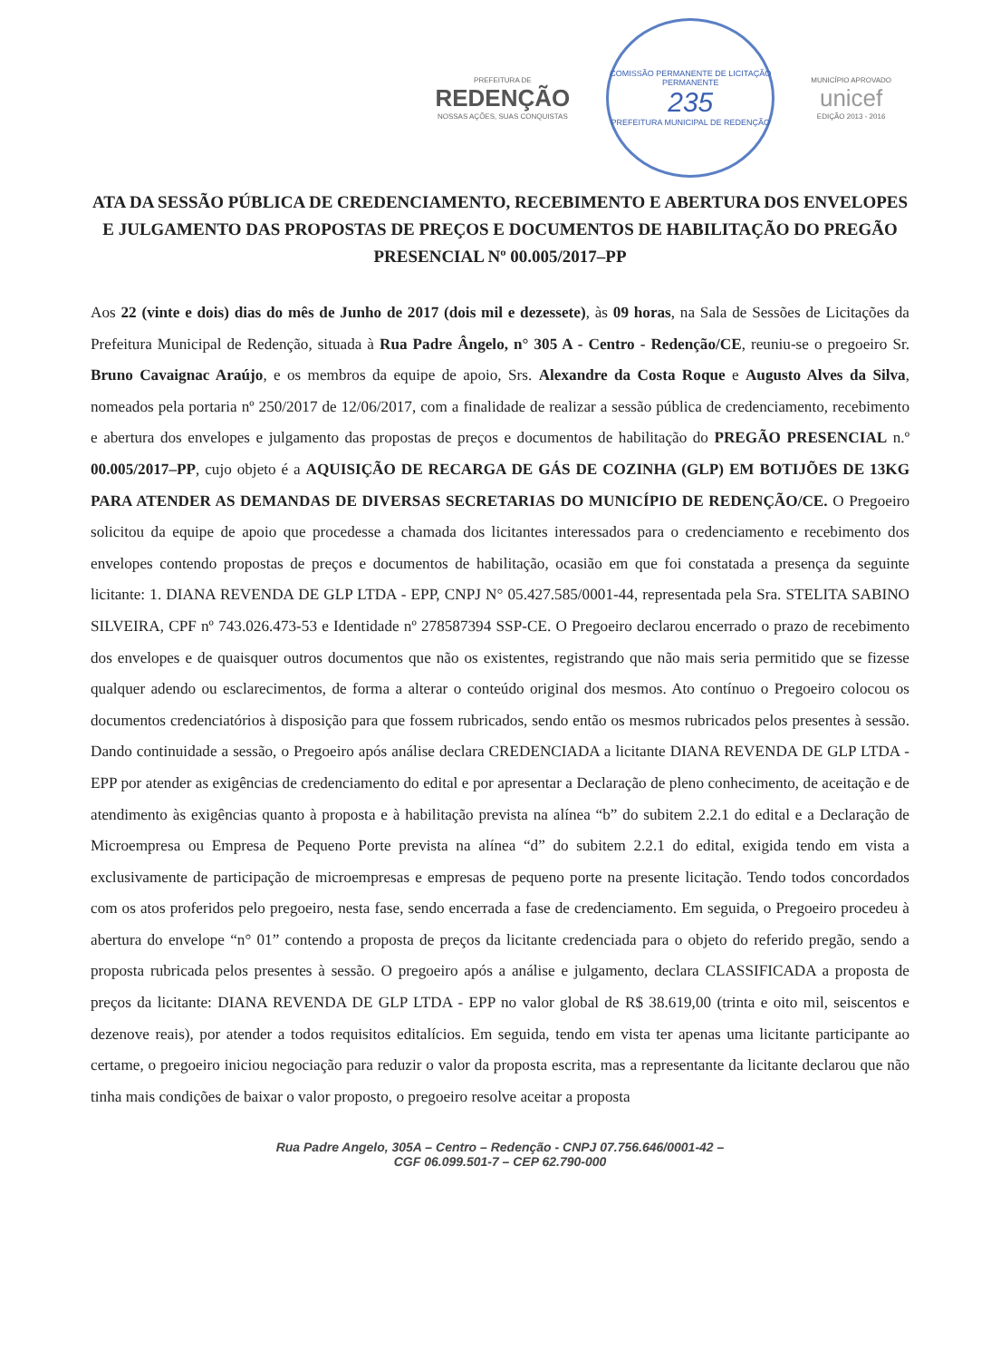PREFEITURA DE
REDENÇÃO
NOSSAS AÇÕES, SUAS CONQUISTAS
COMISSÃO PERMANENTE DE LICITAÇÃO PERMANENTE
235
PREFEITURA MUNICIPAL DE REDENÇÃO
MUNICÍPIO APROVADO
unicef
EDIÇÃO 2013 - 2016
ATA DA SESSÃO PÚBLICA DE CREDENCIAMENTO, RECEBIMENTO E ABERTURA DOS ENVELOPES E JULGAMENTO DAS PROPOSTAS DE PREÇOS E DOCUMENTOS DE HABILITAÇÃO DO PREGÃO PRESENCIAL Nº 00.005/2017–PP
Aos 22 (vinte e dois) dias do mês de Junho de 2017 (dois mil e dezessete), às 09 horas, na Sala de Sessões de Licitações da Prefeitura Municipal de Redenção, situada à Rua Padre Ângelo, n° 305 A - Centro - Redenção/CE, reuniu-se o pregoeiro Sr. Bruno Cavaignac Araújo, e os membros da equipe de apoio, Srs. Alexandre da Costa Roque e Augusto Alves da Silva, nomeados pela portaria nº 250/2017 de 12/06/2017, com a finalidade de realizar a sessão pública de credenciamento, recebimento e abertura dos envelopes e julgamento das propostas de preços e documentos de habilitação do PREGÃO PRESENCIAL n.º 00.005/2017–PP, cujo objeto é a AQUISIÇÃO DE RECARGA DE GÁS DE COZINHA (GLP) EM BOTIJÕES DE 13KG PARA ATENDER AS DEMANDAS DE DIVERSAS SECRETARIAS DO MUNICÍPIO DE REDENÇÃO/CE. O Pregoeiro solicitou da equipe de apoio que procedesse a chamada dos licitantes interessados para o credenciamento e recebimento dos envelopes contendo propostas de preços e documentos de habilitação, ocasião em que foi constatada a presença da seguinte licitante: 1. DIANA REVENDA DE GLP LTDA - EPP, CNPJ N° 05.427.585/0001-44, representada pela Sra. STELITA SABINO SILVEIRA, CPF nº 743.026.473-53 e Identidade nº 278587394 SSP-CE. O Pregoeiro declarou encerrado o prazo de recebimento dos envelopes e de quaisquer outros documentos que não os existentes, registrando que não mais seria permitido que se fizesse qualquer adendo ou esclarecimentos, de forma a alterar o conteúdo original dos mesmos. Ato contínuo o Pregoeiro colocou os documentos credenciatórios à disposição para que fossem rubricados, sendo então os mesmos rubricados pelos presentes à sessão. Dando continuidade a sessão, o Pregoeiro após análise declara CREDENCIADA a licitante DIANA REVENDA DE GLP LTDA - EPP por atender as exigências de credenciamento do edital e por apresentar a Declaração de pleno conhecimento, de aceitação e de atendimento às exigências quanto à proposta e à habilitação prevista na alínea “b” do subitem 2.2.1 do edital e a Declaração de Microempresa ou Empresa de Pequeno Porte prevista na alínea “d” do subitem 2.2.1 do edital, exigida tendo em vista a exclusivamente de participação de microempresas e empresas de pequeno porte na presente licitação. Tendo todos concordados com os atos proferidos pelo pregoeiro, nesta fase, sendo encerrada a fase de credenciamento. Em seguida, o Pregoeiro procedeu à abertura do envelope “n° 01” contendo a proposta de preços da licitante credenciada para o objeto do referido pregão, sendo a proposta rubricada pelos presentes à sessão. O pregoeiro após a análise e julgamento, declara CLASSIFICADA a proposta de preços da licitante: DIANA REVENDA DE GLP LTDA - EPP no valor global de R$ 38.619,00 (trinta e oito mil, seiscentos e dezenove reais), por atender a todos requisitos editalícios. Em seguida, tendo em vista ter apenas uma licitante participante ao certame, o pregoeiro iniciou negociação para reduzir o valor da proposta escrita, mas a representante da licitante declarou que não tinha mais condições de baixar o valor proposto, o pregoeiro resolve aceitar a proposta
Rua Padre Angelo, 305A – Centro – Redenção - CNPJ 07.756.646/0001-42 –
CGF 06.099.501-7 – CEP 62.790-000